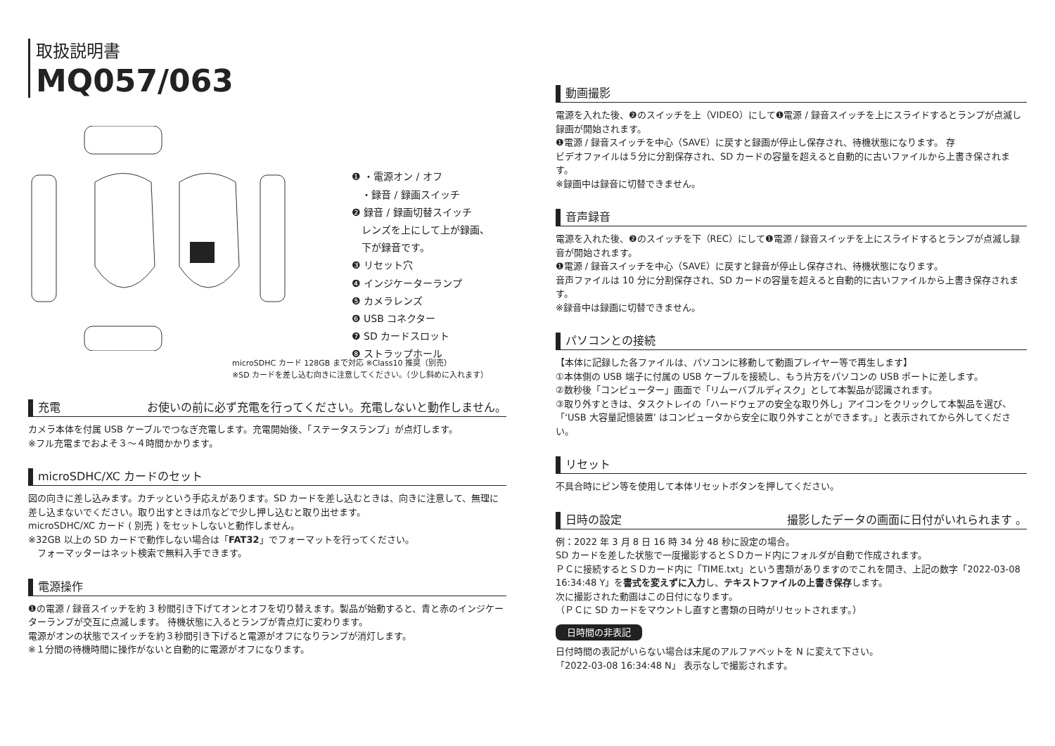取扱説明書
MQ057/063
❶ ・電源オン / オフ
　・録音 / 録画スイッチ
❷ 録音 / 録画切替スイッチ
　レンズを上にして上が録画、
　下が録音です。
❸ リセット穴
❹ インジケーターランプ
❺ カメラレンズ
❻ USB コネクター
❼ SD カードスロット
❽ ストラップホール
microSDHC カード 128GB まで対応 ※Class10 推奨（別売）
※SD カードを差し込む向きに注意してください。（少し斜めに入れます）
充電 お使いの前に必ず充電を行ってください。充電しないと動作しません。
カメラ本体を付属 USB ケーブルでつなぎ充電します。充電開始後、「ステータスランプ」が点灯します。
※フル充電までおよそ３～４時間かかります。
microSDHC/XC カードのセット
図の向きに差し込みます。カチッという手応えがあります。SD カードを差し込むときは、向きに注意して、無理に差し込まないでください。取り出すときは爪などで少し押し込むと取り出せます。
microSDHC/XC カード ( 別売 ) をセットしないと動作しません。
※32GB 以上の SD カードで動作しない場合は「FAT32」でフォーマットを行ってください。
　フォーマッターはネット検索で無料入手できます。
電源操作
❶の電源 / 録音スイッチを約 3 秒間引き下げてオンとオフを切り替えます。製品が始動すると、青と赤のインジケーターランプが交互に点滅します。 待機状態に入るとランプが青点灯に変わります。
電源がオンの状態でスイッチを約３秒間引き下げると電源がオフになりランプが消灯します。
※１分間の待機時間に操作がないと自動的に電源がオフになります。
動画撮影
電源を入れた後、❷のスイッチを上（VIDEO）にして❶電源 / 録音スイッチを上にスライドするとランプが点滅し録画が開始されます。
❶電源 / 録音スイッチを中心（SAVE）に戻すと録画が停止し保存され、待機状態になります。 存
ビデオファイルは５分に分割保存され、SD カードの容量を超えると自動的に古いファイルから上書き保されます。
※録画中は録音に切替できません。
音声録音
電源を入れた後、❷のスイッチを下（REC）にして❶電源 / 録音スイッチを上にスライドするとランプが点滅し録音が開始されます。
❶電源 / 録音スイッチを中心（SAVE）に戻すと録音が停止し保存され、待機状態になります。
音声ファイルは 10 分に分割保存され、SD カードの容量を超えると自動的に古いファイルから上書き保存されます。
※録音中は録画に切替できません。
パソコンとの接続
【本体に記録した各ファイルは、パソコンに移動して動画プレイヤー等で再生します】
①本体側の USB 端子に付属の USB ケーブルを接続し、もう片方をパソコンの USB ポートに差します。
②数秒後「コンピューター」画面で「リムーバブルディスク」として本製品が認識されます。
③取り外すときは、タスクトレイの「ハードウェアの安全な取り外し」アイコンをクリックして本製品を選び、「‘USB 大容量記憶装置’ はコンピュータから安全に取り外すことができます。」と表示されてから外してください。
リセット
不具合時にピン等を使用して本体リセットボタンを押してください。
日時の設定 撮影したデータの画面に日付がいれられます 。
例：2022 年 3 月 8 日 16 時 34 分 48 秒に設定の場合。
SD カードを差した状態で一度撮影するとＳＤカード内にフォルダが自動で作成されます。
ＰＣに接続するとＳＤカード内に「TIME.txt」という書類がありますのでこれを開き、上記の数字「2022-03-08 16:34:48 Y」を書式を変えずに入力し、テキストファイルの上書き保存します。
次に撮影された動画はこの日付になります。
（ＰＣに SD カードをマウントし直すと書類の日時がリセットされます。）
日時間の非表記
日付時間の表記がいらない場合は末尾のアルファベットを N に変えて下さい。
「2022-03-08 16:34:48 N」 表示なしで撮影されます。